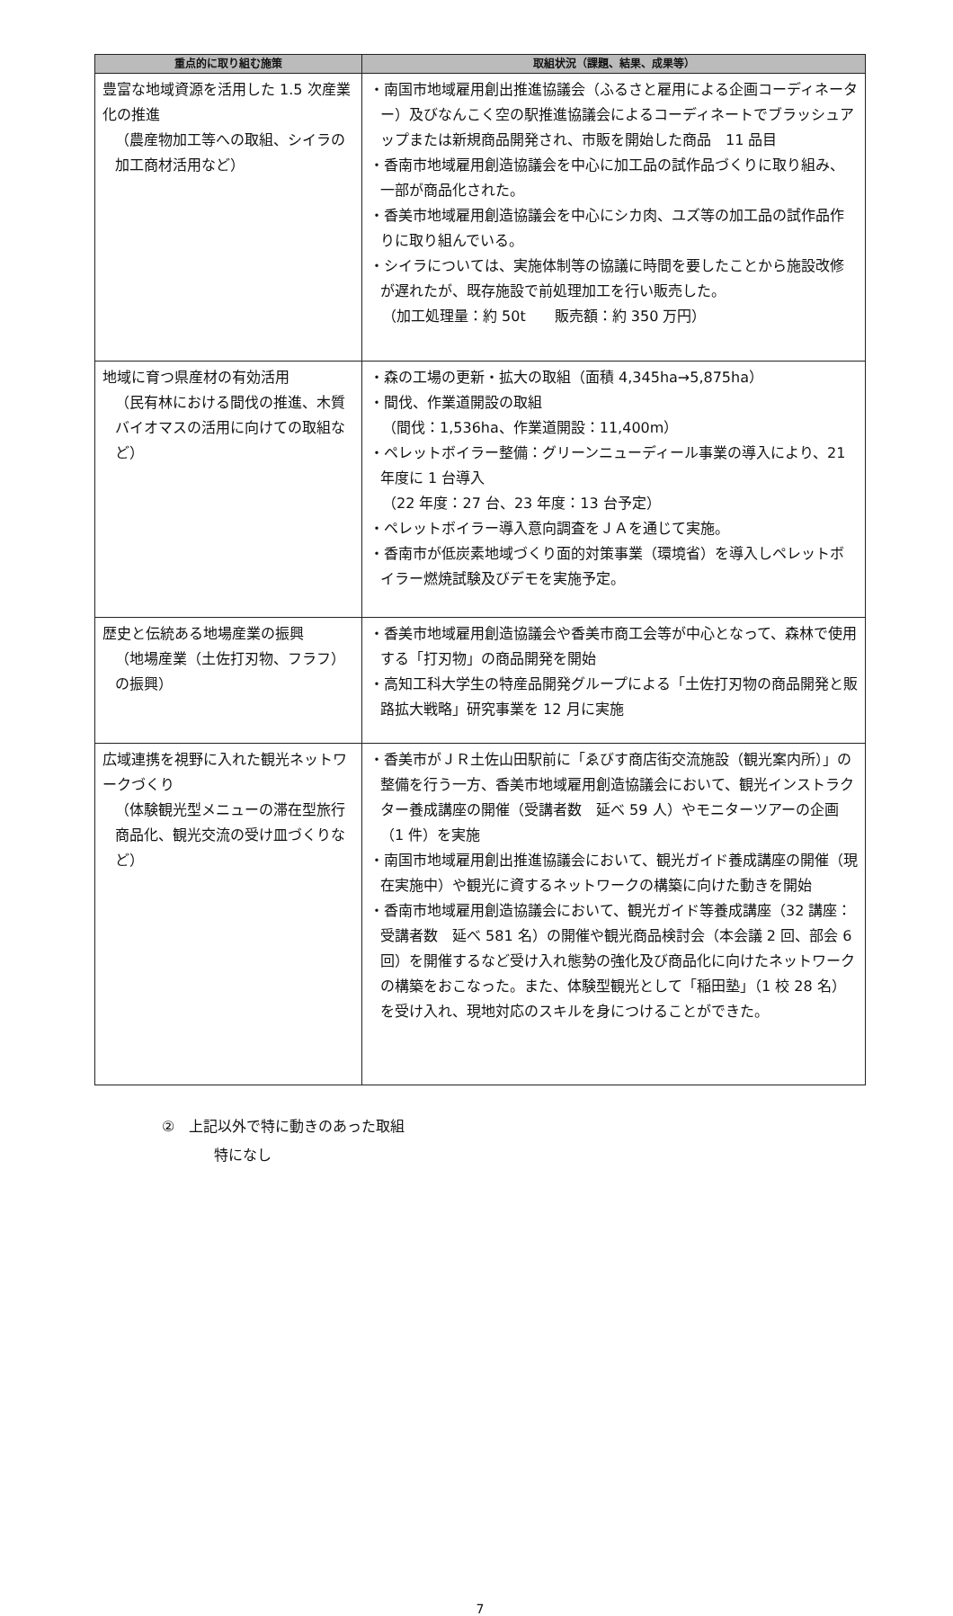| 重点的に取り組む施策 | 取組状況（課題、結果、成果等） |
| --- | --- |
| 豊富な地域資源を活用した 1.5 次産業化の推進 （農産物加工等への取組、シイラの加工商材活用など） | ・南国市地域雇用創出推進協議会（ふるさと雇用による企画コーディネーター）及びなんこく空の駅推進協議会によるコーディネートでブラッシュアップまたは新規商品開発され、市販を開始した商品 11 品目 ・香南市地域雇用創造協議会を中心に加工品の試作品づくりに取り組み、一部が商品化された。 ・香美市地域雇用創造協議会を中心にシカ肉、ユズ等の加工品の試作品作りに取り組んでいる。 ・シイラについては、実施体制等の協議に時間を要したことから施設改修が遅れたが、既存施設で前処理加工を行い販売した。 （加工処理量：約 50t 販売額：約 350 万円） |
| 地域に育つ県産材の有効活用 （民有林における間伐の推進、木質バイオマスの活用に向けての取組など） | ・森の工場の更新・拡大の取組（面積 4,345ha→5,875ha） ・間伐、作業道開設の取組 （間伐：1,536ha、作業道開設：11,400m） ・ペレットボイラー整備：グリーンニューディール事業の導入により、21 年度に 1 台導入 （22 年度：27 台、23 年度：13 台予定） ・ペレットボイラー導入意向調査をＪＡを通じて実施。 ・香南市が低炭素地域づくり面的対策事業（環境省）を導入しペレットボイラー燃焼試験及びデモを実施予定。 |
| 歴史と伝統ある地場産業の振興 （地場産業（土佐打刃物、フラフ）の振興） | ・香美市地域雇用創造協議会や香美市商工会等が中心となって、森林で使用する「打刃物」の商品開発を開始 ・高知工科大学生の特産品開発グループによる「土佐打刃物の商品開発と販路拡大戦略」研究事業を 12 月に実施 |
| 広域連携を視野に入れた観光ネットワークづくり （体験観光型メニューの滞在型旅行商品化、観光交流の受け皿づくりなど） | ・香美市がＪＲ土佐山田駅前に「ゑびす商店街交流施設（観光案内所）」の整備を行う一方、香美市地域雇用創造協議会において、観光インストラクター養成講座の開催（受講者数 延べ 59 人）やモニターツアーの企画（1 件）を実施 ・南国市地域雇用創出推進協議会において、観光ガイド養成講座の開催（現在実施中）や観光に資するネットワークの構築に向けた動きを開始 ・香南市地域雇用創造協議会において、観光ガイド等養成講座（32 講座：受講者数 延べ 581 名）の開催や観光商品検討会（本会議 2 回、部会 6 回）を開催するなど受け入れ態勢の強化及び商品化に向けたネットワークの構築をおこなった。また、体験型観光として「稲田塾」（1 校 28 名）を受け入れ、現地対応のスキルを身につけることができた。 |
②　上記以外で特に動きのあった取組
特になし
7